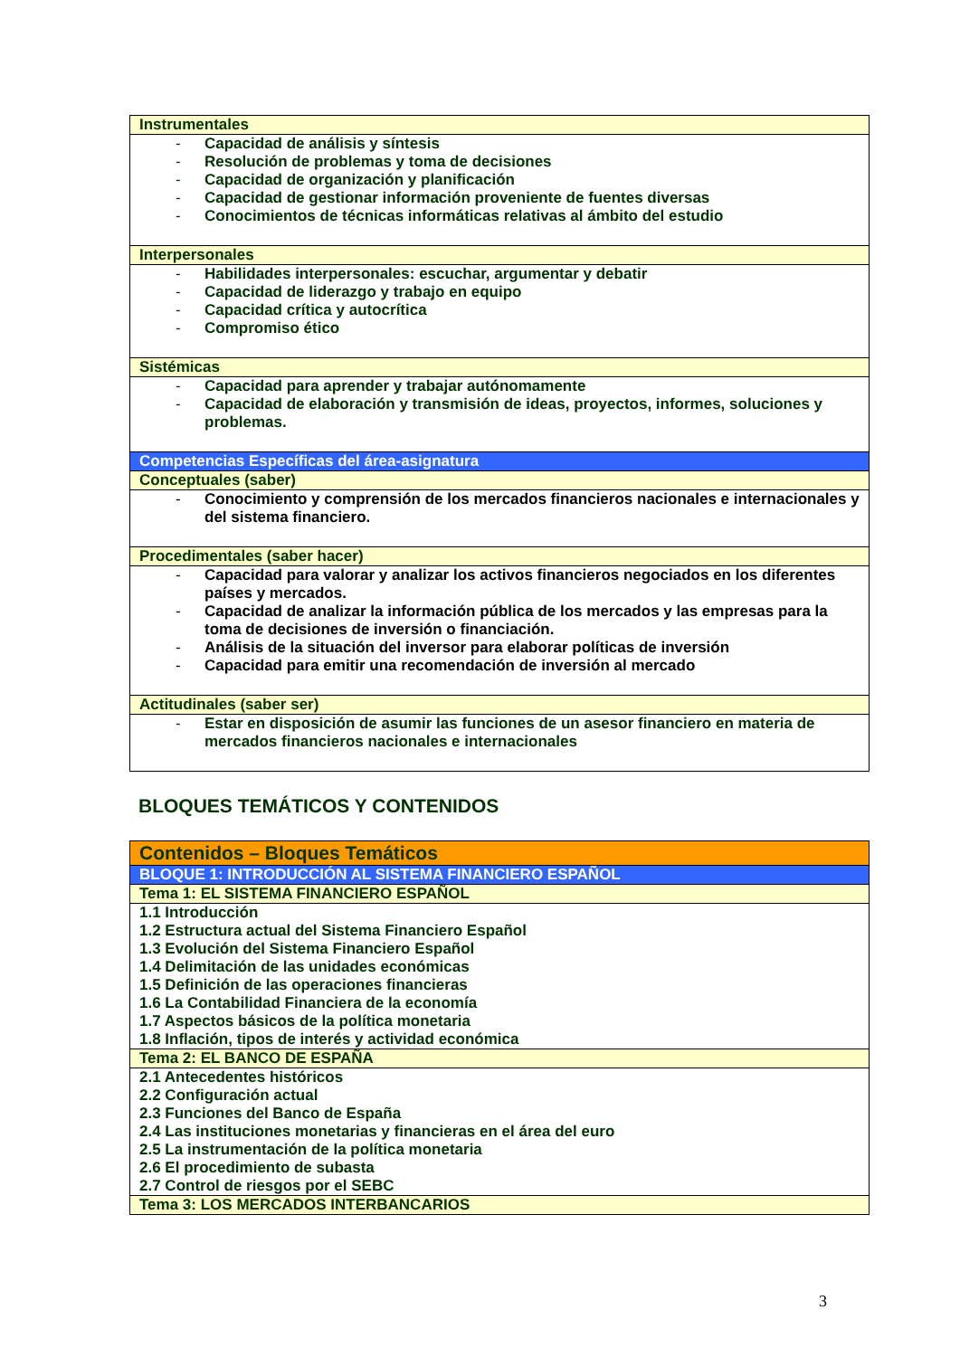| Instrumentales |
| - Capacidad de análisis y síntesis - Resolución de problemas y toma de decisiones - Capacidad de organización y planificación - Capacidad de gestionar información proveniente de fuentes diversas - Conocimientos de técnicas informáticas relativas al ámbito del estudio |
| Interpersonales |
| - Habilidades interpersonales: escuchar, argumentar y debatir - Capacidad de liderazgo y trabajo en equipo - Capacidad crítica y autocrítica - Compromiso ético |
| Sistémicas |
| - Capacidad para aprender y trabajar autónomamente - Capacidad de elaboración y transmisión de ideas, proyectos, informes, soluciones y problemas. |
| Competencias Específicas del área-asignatura |
| Conceptuales (saber) |
| - Conocimiento y comprensión de los mercados financieros nacionales e internacionales y del sistema financiero. |
| Procedimentales (saber hacer) |
| - Capacidad para valorar y analizar los activos financieros negociados en los diferentes países y mercados. - Capacidad de analizar la información pública de los mercados y las empresas para la toma de decisiones de inversión o financiación. - Análisis de la situación del inversor para elaborar políticas de inversión - Capacidad para emitir una recomendación de inversión al mercado |
| Actitudinales (saber ser) |
| - Estar en disposición de asumir las funciones de un asesor financiero en materia de mercados financieros nacionales e internacionales |
BLOQUES TEMÁTICOS Y CONTENIDOS
| Contenidos – Bloques Temáticos |
| BLOQUE 1: INTRODUCCIÓN AL SISTEMA FINANCIERO ESPAÑOL |
| Tema 1: EL SISTEMA FINANCIERO ESPAÑOL |
| 1.1 Introducción 1.2 Estructura actual del Sistema Financiero Español 1.3 Evolución del Sistema Financiero Español 1.4 Delimitación de las unidades económicas 1.5 Definición de las operaciones financieras 1.6 La Contabilidad Financiera de la economía 1.7 Aspectos básicos de la política monetaria 1.8 Inflación, tipos de interés y actividad económica |
| Tema 2: EL BANCO DE ESPAÑA |
| 2.1 Antecedentes históricos 2.2 Configuración actual 2.3 Funciones del Banco de España 2.4 Las instituciones monetarias y financieras en el área del euro 2.5 La instrumentación de la política monetaria 2.6 El procedimiento de subasta 2.7 Control de riesgos por el SEBC |
| Tema 3: LOS MERCADOS INTERBANCARIOS |
3